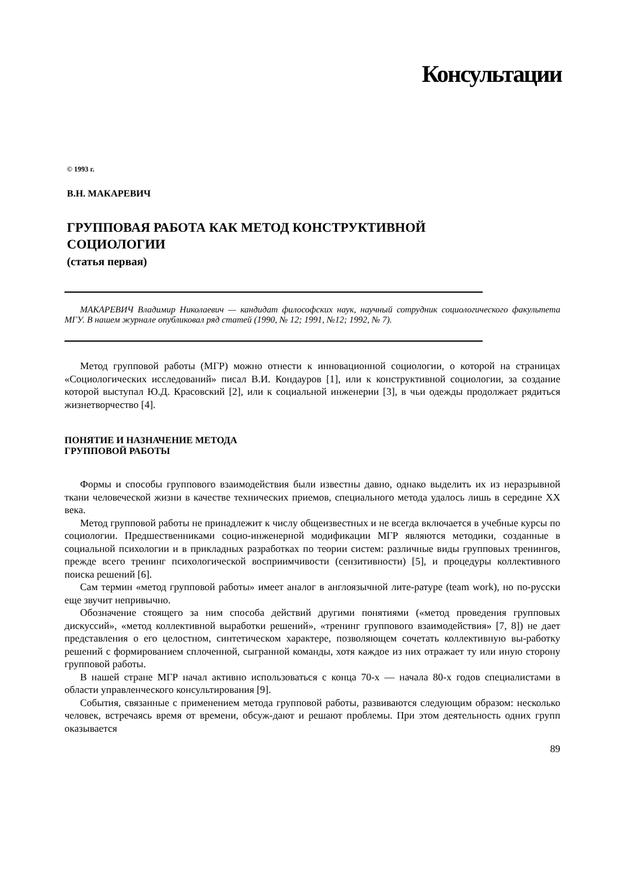Консультации
© 1993 г.
В.Н. МАКАРЕВИЧ
ГРУППОВАЯ РАБОТА КАК МЕТОД КОНСТРУКТИВНОЙ
СОЦИОЛОГИИ
(статья первая)
МАКАРЕВИЧ Владимир Николаевич — кандидат философских наук, научный сотрудник социологического факультета МГУ. В нашем журнале опубликовал ряд статей (1990, № 12; 1991, №12; 1992, № 7).
Метод групповой работы (МГР) можно отнести к инновационной социологии, о которой на страницах «Социологических исследований» писал В.И. Кондауров [1], или к конструктивной социологии, за создание которой выступал Ю.Д. Красовский [2], или к социальной инженерии [3], в чьи одежды продолжает рядиться жизнетворчество [4].
ПОНЯТИЕ И НАЗНАЧЕНИЕ МЕТОДА
ГРУППОВОЙ РАБОТЫ
Формы и способы группового взаимодействия были известны давно, однако выделить их из неразрывной ткани человеческой жизни в качестве технических приемов, специального метода удалось лишь в середине XX века.
Метод групповой работы не принадлежит к числу общеизвестных и не всегда включается в учебные курсы по социологии. Предшественниками социо-инженерной модификации МГР являются методики, созданные в социальной психологии и в прикладных разработках по теории систем: различные виды групповых тренингов, прежде всего тренинг психологической восприимчивости (сензитивности) [5], и процедуры коллективного поиска решений [6].
Сам термин «метод групповой работы» имеет аналог в англоязычной лите-ратуре (team work), но по-русски еще звучит непривычно.
Обозначение стоящего за ним способа действий другими понятиями («метод проведения групповых дискуссий», «метод коллективной выработки решений», «тренинг группового взаимодействия» [7, 8]) не дает представления о его целостном, синтетическом характере, позволяющем сочетать коллективную вы-работку решений с формированием сплоченной, сыгранной команды, хотя каждое из них отражает ту или иную сторону групповой работы.
В нашей стране МГР начал активно использоваться с конца 70-х — начала 80-х годов специалистами в области управленческого консультирования [9].
События, связанные с применением метода групповой работы, развиваются следующим образом: несколько человек, встречаясь время от времени, обсуж-дают и решают проблемы. При этом деятельность одних групп оказывается
89